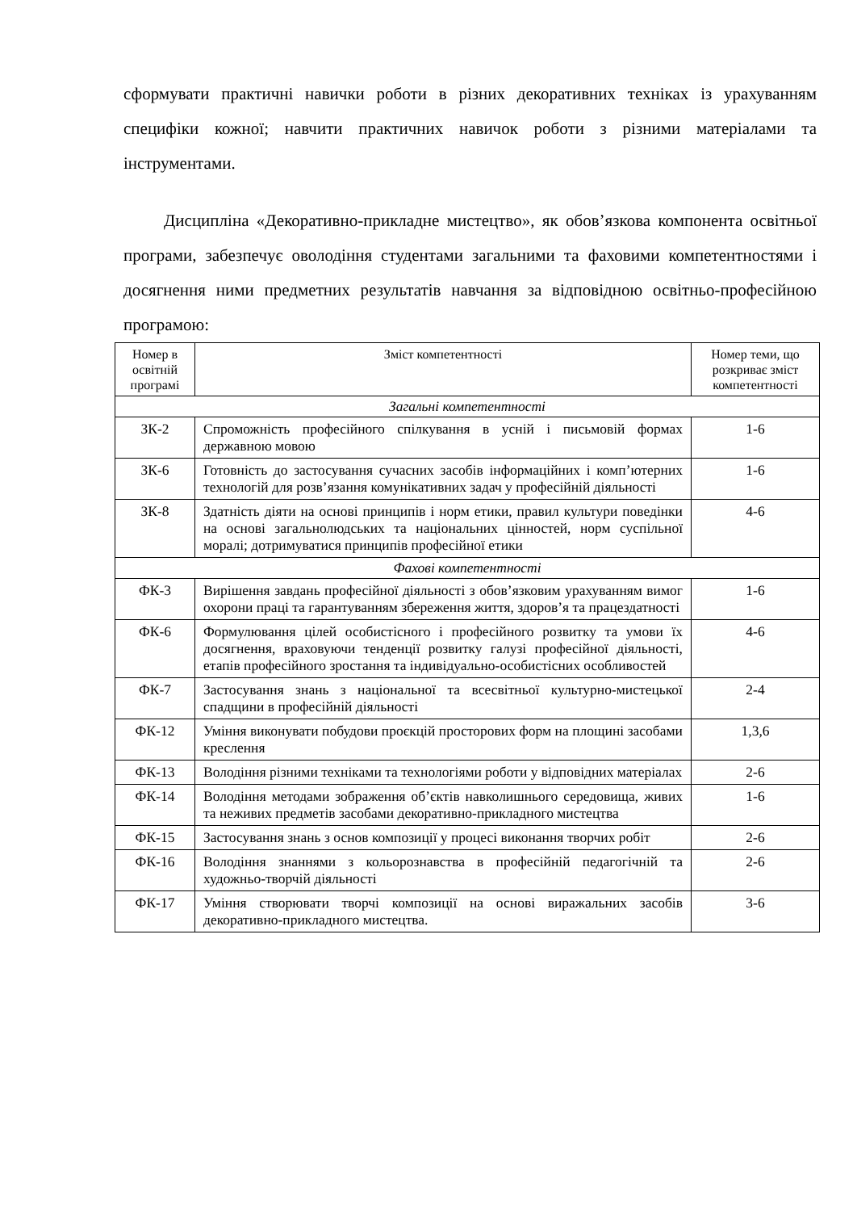сформувати практичні навички роботи в різних декоративних техніках із урахуванням специфіки кожної; навчити практичних навичок роботи з різними матеріалами та інструментами.
Дисципліна «Декоративно-прикладне мистецтво», як обов’язкова компонента освітньої програми, забезпечує оволодіння студентами загальними та фаховими компетентностями і досягнення ними предметних результатів навчання за відповідною освітньо-професійною програмою:
| Номер в освітній програмі | Зміст компетентності | Номер теми, що розкриває зміст компетентності |
| --- | --- | --- |
| Загальні компетентності | | |
| ЗК-2 | Спроможність професійного спілкування в усній і письмовій формах державною мовою | 1-6 |
| ЗК-6 | Готовність до застосування сучасних засобів інформаційних і комп’ютерних технологій для розв’язання комунікативних задач у професійній діяльності | 1-6 |
| ЗК-8 | Здатність діяти на основі принципів і норм етики, правил культури поведінки на основі загальнолюдських та національних цінностей, норм суспільної моралі; дотримуватися принципів професійної етики | 4-6 |
| Фахові компетентності | | |
| ФК-3 | Вирішення завдань професійної діяльності з обов’язковим урахуванням вимог охорони праці та гарантуванням збереження життя, здоров’я та працездатності | 1-6 |
| ФК-6 | Формулювання цілей особистісного і професійного розвитку та умови їх досягнення, враховуючи тенденції розвитку галузі професійної діяльності, етапів професійного зростання та індивідуально-особистісних особливостей | 4-6 |
| ФК-7 | Застосування знань з національної та всесвітньої культурно-мистецької спадщини в професійній діяльності | 2-4 |
| ФК-12 | Уміння виконувати побудови проєкцій просторових форм на площині засобами креслення | 1,3,6 |
| ФК-13 | Володіння різними техніками та технологіями роботи у відповідних матеріалах | 2-6 |
| ФК-14 | Володіння методами зображення об’єктів навколишнього середовища, живих та неживих предметів засобами декоративно-прикладного мистецтва | 1-6 |
| ФК-15 | Застосування знань з основ композиції у процесі виконання творчих робіт | 2-6 |
| ФК-16 | Володіння знаннями з кольорознавства в професійній педагогічній та художньо-творчій діяльності | 2-6 |
| ФК-17 | Уміння створювати творчі композиції на основі виражальних засобів декоративно-прикладного мистецтва. | 3-6 |